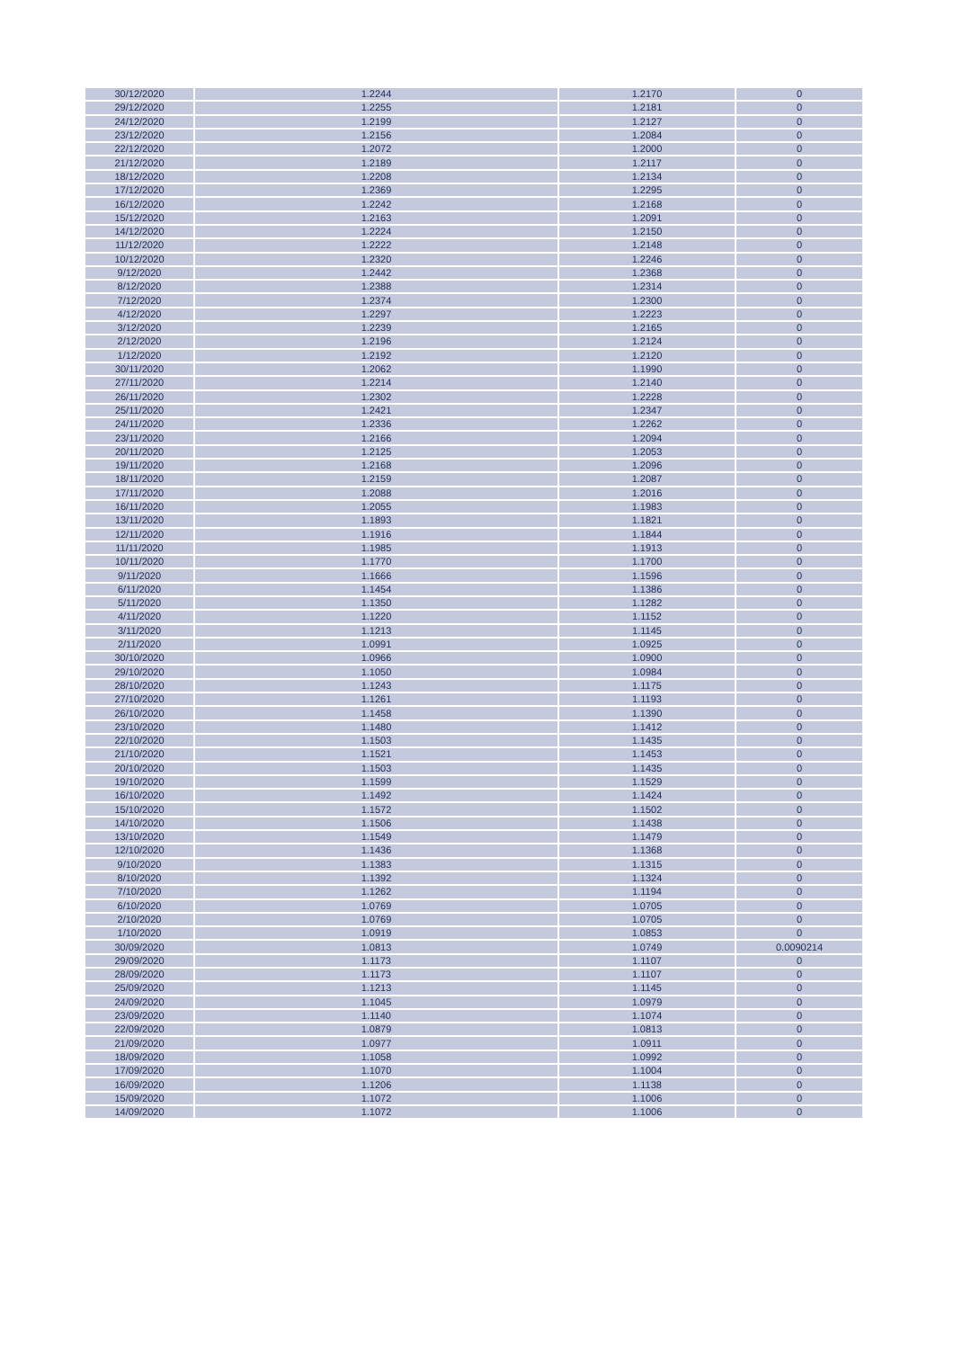| 30/12/2020 | 1.2244 | 1.2170 | 0 |
| 29/12/2020 | 1.2255 | 1.2181 | 0 |
| 24/12/2020 | 1.2199 | 1.2127 | 0 |
| 23/12/2020 | 1.2156 | 1.2084 | 0 |
| 22/12/2020 | 1.2072 | 1.2000 | 0 |
| 21/12/2020 | 1.2189 | 1.2117 | 0 |
| 18/12/2020 | 1.2208 | 1.2134 | 0 |
| 17/12/2020 | 1.2369 | 1.2295 | 0 |
| 16/12/2020 | 1.2242 | 1.2168 | 0 |
| 15/12/2020 | 1.2163 | 1.2091 | 0 |
| 14/12/2020 | 1.2224 | 1.2150 | 0 |
| 11/12/2020 | 1.2222 | 1.2148 | 0 |
| 10/12/2020 | 1.2320 | 1.2246 | 0 |
| 9/12/2020 | 1.2442 | 1.2368 | 0 |
| 8/12/2020 | 1.2388 | 1.2314 | 0 |
| 7/12/2020 | 1.2374 | 1.2300 | 0 |
| 4/12/2020 | 1.2297 | 1.2223 | 0 |
| 3/12/2020 | 1.2239 | 1.2165 | 0 |
| 2/12/2020 | 1.2196 | 1.2124 | 0 |
| 1/12/2020 | 1.2192 | 1.2120 | 0 |
| 30/11/2020 | 1.2062 | 1.1990 | 0 |
| 27/11/2020 | 1.2214 | 1.2140 | 0 |
| 26/11/2020 | 1.2302 | 1.2228 | 0 |
| 25/11/2020 | 1.2421 | 1.2347 | 0 |
| 24/11/2020 | 1.2336 | 1.2262 | 0 |
| 23/11/2020 | 1.2166 | 1.2094 | 0 |
| 20/11/2020 | 1.2125 | 1.2053 | 0 |
| 19/11/2020 | 1.2168 | 1.2096 | 0 |
| 18/11/2020 | 1.2159 | 1.2087 | 0 |
| 17/11/2020 | 1.2088 | 1.2016 | 0 |
| 16/11/2020 | 1.2055 | 1.1983 | 0 |
| 13/11/2020 | 1.1893 | 1.1821 | 0 |
| 12/11/2020 | 1.1916 | 1.1844 | 0 |
| 11/11/2020 | 1.1985 | 1.1913 | 0 |
| 10/11/2020 | 1.1770 | 1.1700 | 0 |
| 9/11/2020 | 1.1666 | 1.1596 | 0 |
| 6/11/2020 | 1.1454 | 1.1386 | 0 |
| 5/11/2020 | 1.1350 | 1.1282 | 0 |
| 4/11/2020 | 1.1220 | 1.1152 | 0 |
| 3/11/2020 | 1.1213 | 1.1145 | 0 |
| 2/11/2020 | 1.0991 | 1.0925 | 0 |
| 30/10/2020 | 1.0966 | 1.0900 | 0 |
| 29/10/2020 | 1.1050 | 1.0984 | 0 |
| 28/10/2020 | 1.1243 | 1.1175 | 0 |
| 27/10/2020 | 1.1261 | 1.1193 | 0 |
| 26/10/2020 | 1.1458 | 1.1390 | 0 |
| 23/10/2020 | 1.1480 | 1.1412 | 0 |
| 22/10/2020 | 1.1503 | 1.1435 | 0 |
| 21/10/2020 | 1.1521 | 1.1453 | 0 |
| 20/10/2020 | 1.1503 | 1.1435 | 0 |
| 19/10/2020 | 1.1599 | 1.1529 | 0 |
| 16/10/2020 | 1.1492 | 1.1424 | 0 |
| 15/10/2020 | 1.1572 | 1.1502 | 0 |
| 14/10/2020 | 1.1506 | 1.1438 | 0 |
| 13/10/2020 | 1.1549 | 1.1479 | 0 |
| 12/10/2020 | 1.1436 | 1.1368 | 0 |
| 9/10/2020 | 1.1383 | 1.1315 | 0 |
| 8/10/2020 | 1.1392 | 1.1324 | 0 |
| 7/10/2020 | 1.1262 | 1.1194 | 0 |
| 6/10/2020 | 1.0769 | 1.0705 | 0 |
| 2/10/2020 | 1.0769 | 1.0705 | 0 |
| 1/10/2020 | 1.0919 | 1.0853 | 0 |
| 30/09/2020 | 1.0813 | 1.0749 | 0.0090214 |
| 29/09/2020 | 1.1173 | 1.1107 | 0 |
| 28/09/2020 | 1.1173 | 1.1107 | 0 |
| 25/09/2020 | 1.1213 | 1.1145 | 0 |
| 24/09/2020 | 1.1045 | 1.0979 | 0 |
| 23/09/2020 | 1.1140 | 1.1074 | 0 |
| 22/09/2020 | 1.0879 | 1.0813 | 0 |
| 21/09/2020 | 1.0977 | 1.0911 | 0 |
| 18/09/2020 | 1.1058 | 1.0992 | 0 |
| 17/09/2020 | 1.1070 | 1.1004 | 0 |
| 16/09/2020 | 1.1206 | 1.1138 | 0 |
| 15/09/2020 | 1.1072 | 1.1006 | 0 |
| 14/09/2020 | 1.1072 | 1.1006 | 0 |